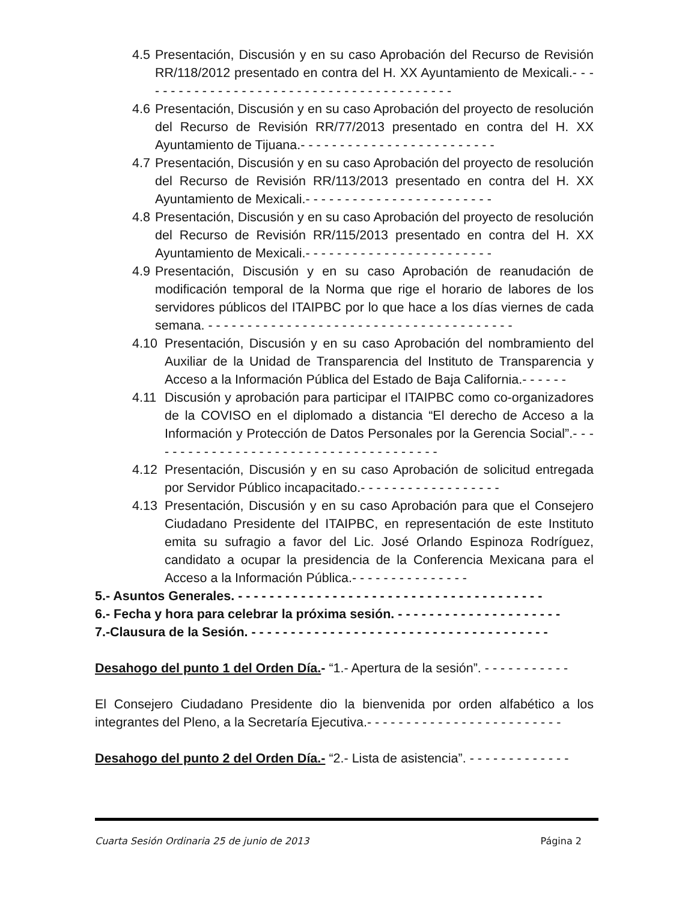4.5 Presentación, Discusión y en su caso Aprobación del Recurso de Revisión RR/118/2012 presentado en contra del H. XX Ayuntamiento de Mexicali.- - - - - - - - - - - - - - - - - - - - - - - - - - - - - - - - - - - - - - - - -
4.6 Presentación, Discusión y en su caso Aprobación del proyecto de resolución del Recurso de Revisión RR/77/2013 presentado en contra del H. XX Ayuntamiento de Tijuana.- - - - - - - - - - - - - - - - - - - - - - - - -
4.7 Presentación, Discusión y en su caso Aprobación del proyecto de resolución del Recurso de Revisión RR/113/2013 presentado en contra del H. XX Ayuntamiento de Mexicali.- - - - - - - - - - - - - - - - - - - - - - - -
4.8 Presentación, Discusión y en su caso Aprobación del proyecto de resolución del Recurso de Revisión RR/115/2013 presentado en contra del H. XX Ayuntamiento de Mexicali.- - - - - - - - - - - - - - - - - - - - - - - -
4.9 Presentación, Discusión y en su caso Aprobación de reanudación de modificación temporal de la Norma que rige el horario de labores de los servidores públicos del ITAIPBC por lo que hace a los días viernes de cada semana. - - - - - - - - - - - - - - - - - - - - - - - - - - - - - - - - - - - - - - -
4.10 Presentación, Discusión y en su caso Aprobación del nombramiento del Auxiliar de la Unidad de Transparencia del Instituto de Transparencia y Acceso a la Información Pública del Estado de Baja California.- - - - - -
4.11 Discusión y aprobación para participar el ITAIPBC como co-organizadores de la COVISO en el diplomado a distancia “El derecho de Acceso a la Información y Protección de Datos Personales por la Gerencia Social”.- - - - - - - - - - - - - - - - - - - - - - - - - - - - - - - - - - - - - -
4.12 Presentación, Discusión y en su caso Aprobación de solicitud entregada por Servidor Público incapacitado.- - - - - - - - - - - - - - - - - -
4.13 Presentación, Discusión y en su caso Aprobación para que el Consejero Ciudadano Presidente del ITAIPBC, en representación de este Instituto emita su sufragio a favor del Lic. José Orlando Espinoza Rodríguez, candidato a ocupar la presidencia de la Conferencia Mexicana para el Acceso a la Información Pública.- - - - - - - - - - - - - - -
5.- Asuntos Generales. - - - - - - - - - - - - - - - - - - - - - - - - - - - - - - - - - - - - - - -
6.- Fecha y hora para celebrar la próxima sesión. - - - - - - - - - - - - - - - - - - - - -
7.-Clausura de la Sesión. - - - - - - - - - - - - - - - - - - - - - - - - - - - - - - - - - - - - - -
Desahogo del punto 1 del Orden Día.- “1.- Apertura de la sesión”. - - - - - - - - - - -
El Consejero Ciudadano Presidente dio la bienvenida por orden alfabético a los integrantes del Pleno, a la Secretaría Ejecutiva.- - - - - - - - - - - - - - - - - - - - - - - - -
Desahogo del punto 2 del Orden Día.- “2.- Lista de asistencia”. - - - - - - - - - - - - -
Cuarta Sesión Ordinaria 25 de junio de 2013 Página 2